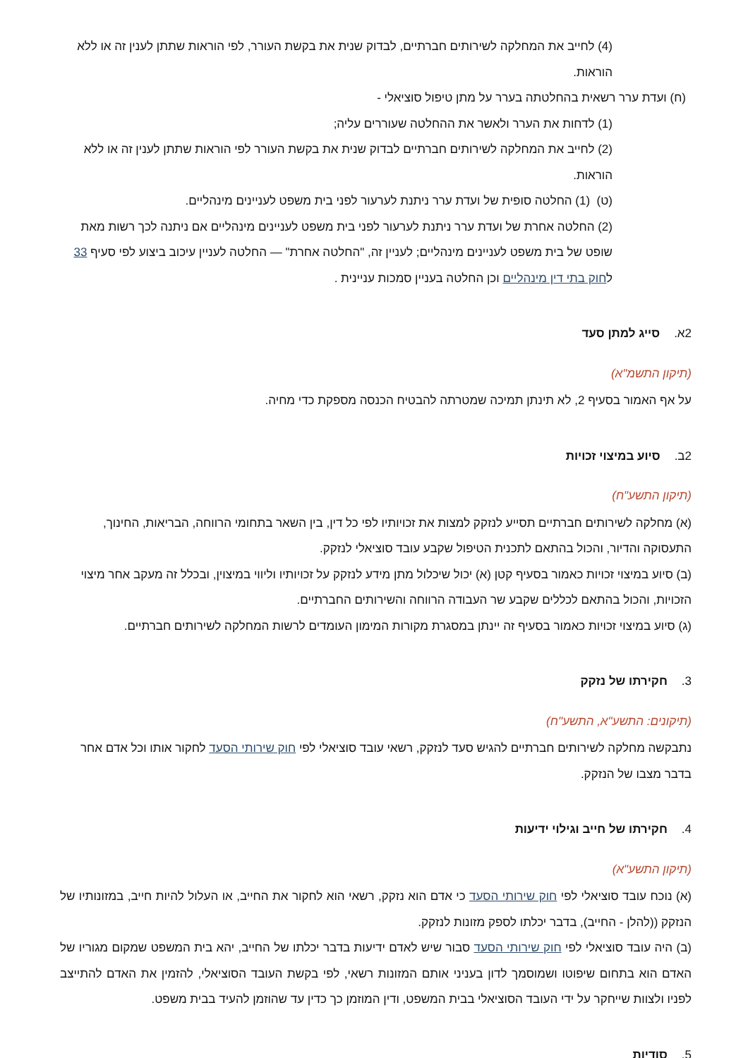(4) לחייב את המחלקה לשירותים חברתיים, לבדוק שנית את בקשת העורר, לפי הוראות שתתן לענין זה או ללא הוראות.
(ח) ועדת ערר רשאית בהחלטתה בערר על מתן טיפול סוציאלי -
(1) לדחות את הערר ולאשר את ההחלטה שעוררים עליה;
(2) לחייב את המחלקה לשירותים חברתיים לבדוק שנית את בקשת העורר לפי הוראות שתתן לענין זה או ללא הוראות.
(ט) (1) החלטה סופית של ועדת ערר ניתנת לערעור לפני בית משפט לעניינים מינהליים.
(2) החלטה אחרת של ועדת ערר ניתנת לערעור לפני בית משפט לעניינים מינהליים אם ניתנה לכך רשות מאת שופט של בית משפט לעניינים מינהליים; לעניין זה, "החלטה אחרת" — החלטה לעניין עיכוב ביצוע לפי סעיף 33 לחוק בתי דין מינהליים וכן החלטה בעניין סמכות עניינית .
2א. סייג למתן סעד
(תיקון התשמ"א)
על אף האמור בסעיף 2, לא תינתן תמיכה שמטרתה להבטיח הכנסה מספקת כדי מחיה.
2ב. סיוע במיצוי זכויות
(תיקון התשע"ח)
(א) מחלקה לשירותים חברתיים תסייע לנזקק למצות את זכויותיו לפי כל דין, בין השאר בתחומי הרווחה, הבריאות, החינוך, התעסוקה והדיור, והכול בהתאם לתכנית הטיפול שקבע עובד סוציאלי לנזקק.
(ב) סיוע במיצוי זכויות כאמור בסעיף קטן (א) יכול שיכלול מתן מידע לנזקק על זכויותיו וליווי במיצוין, ובכלל זה מעקב אחר מיצוי הזכויות, והכול בהתאם לכללים שקבע שר העבודה הרווחה והשירותים החברתיים.
(ג) סיוע במיצוי זכויות כאמור בסעיף זה יינתן במסגרת מקורות המימון העומדים לרשות המחלקה לשירותים חברתיים.
3. חקירתו של נזקק
(תיקונים: התשע"א, התשע"ח)
נתבקשה מחלקה לשירותים חברתיים להגיש סעד לנזקק, רשאי עובד סוציאלי לפי חוק שירותי הסעד לחקור אותו וכל אדם אחר בדבר מצבו של הנזקק.
4. חקירתו של חייב וגילוי ידיעות
(תיקון התשע"א)
(א) נוכח עובד סוציאלי לפי חוק שירותי הסעד כי אדם הוא נזקק, רשאי הוא לחקור את החייב, או העלול להיות חייב, במזונותיו של הנזקק ((להלן - החייב), בדבר יכלתו לספק מזונות לנזקק.
(ב) היה עובד סוציאלי לפי חוק שירותי הסעד סבור שיש לאדם ידיעות בדבר יכלתו של החייב, יהא בית המשפט שמקום מגוריו של האדם הוא בתחום שיפוטו ושמוסמך לדון בעניני אותם המזונות רשאי, לפי בקשת העובד הסוציאלי, להזמין את האדם להתייצב לפניו ולצוות שייחקר על ידי העובד הסוציאלי בבית המשפט, ודין המוזמן כך כדין עד שהוזמן להעיד בבית משפט.
5. סודיות